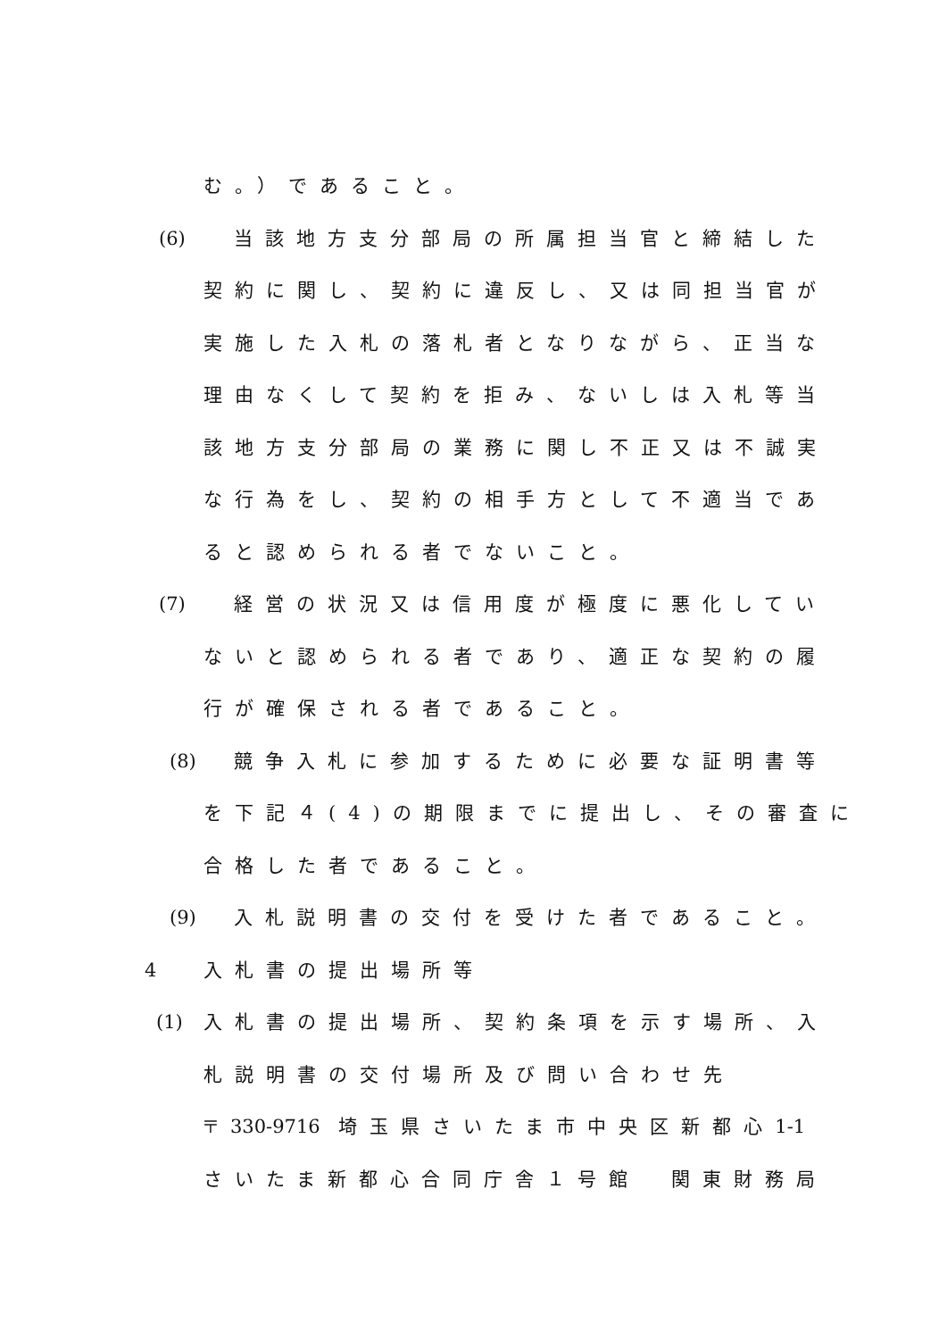む。）であること。
(6) 当該地方支分部局の所属担当官と締結した
契約に関し、契約に違反し、又は同担当官が
実施した入札の落札者となりながら、正当な
理由なくして契約を拒み、ないしは入札等当
該地方支分部局の業務に関し不正又は不誠実
な行為をし、契約の相手方として不適当であ
ると認められる者でないこと。
(7) 経営の状況又は信用度が極度に悪化してい
ないと認められる者であり、適正な契約の履
行が確保される者であること。
(8) 競争入札に参加するために必要な証明書等
を下記４(4)の期限までに提出し、その審査に
合格した者であること。
(9) 入札説明書の交付を受けた者であること。
4 入札書の提出場所等
(1) 入札書の提出場所、契約条項を示す場所、入
札説明書の交付場所及び問い合わせ先
〒330-9716 埼玉県さいたま市中央区新都心1-1
さいたま新都心合同庁舎１号館　関東財務局